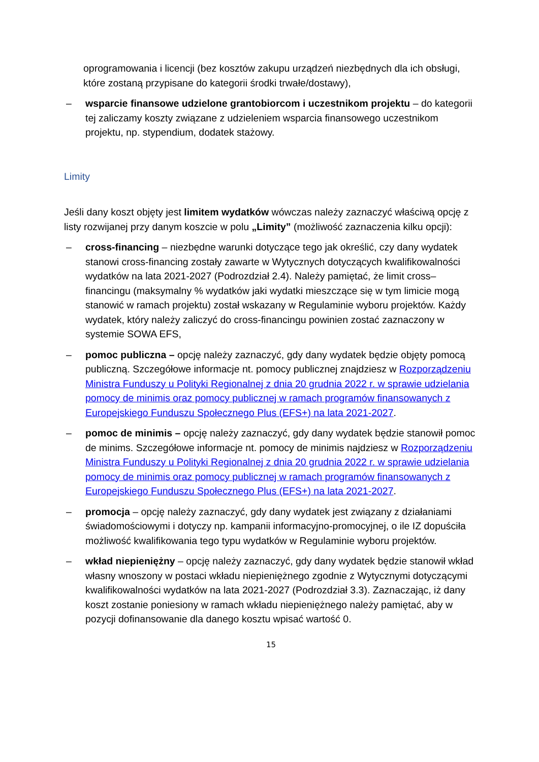oprogramowania i licencji (bez kosztów zakupu urządzeń niezbędnych dla ich obsługi, które zostaną przypisane do kategorii środki trwałe/dostawy),
– wsparcie finansowe udzielone grantobiorcom i uczestnikom projektu – do kategorii tej zaliczamy koszty związane z udzieleniem wsparcia finansowego uczestnikom projektu, np. stypendium, dodatek stażowy.
Limity
Jeśli dany koszt objęty jest limitem wydatków wówczas należy zaznaczyć właściwą opcję z listy rozwijanej przy danym koszcie w polu „Limity” (możliwość zaznaczenia kilku opcji):
– cross-financing – niezbędne warunki dotyczące tego jak określić, czy dany wydatek stanowi cross-financing zostały zawarte w Wytycznych dotyczących kwalifikowalności wydatków na lata 2021-2027 (Podrozdział 2.4). Należy pamiętać, że limit cross–financingu (maksymalny % wydatków jaki wydatki mieszczące się w tym limicie mogą stanowić w ramach projektu) został wskazany w Regulaminie wyboru projektów. Każdy wydatek, który należy zaliczyć do cross-financingu powinien zostać zaznaczony w systemie SOWA EFS,
– pomoc publiczna – opcję należy zaznaczyć, gdy dany wydatek będzie objęty pomocą publiczną. Szczegółowe informacje nt. pomocy publicznej znajdziesz w Rozporządzeniu Ministra Funduszy u Polityki Regionalnej z dnia 20 grudnia 2022 r. w sprawie udzielania pomocy de minimis oraz pomocy publicznej w ramach programów finansowanych z Europejskiego Funduszu Społecznego Plus (EFS+) na lata 2021-2027.
– pomoc de minimis – opcję należy zaznaczyć, gdy dany wydatek będzie stanowił pomoc de minims. Szczegółowe informacje nt. pomocy de minimis najdziesz w Rozporządzeniu Ministra Funduszy u Polityki Regionalnej z dnia 20 grudnia 2022 r. w sprawie udzielania pomocy de minimis oraz pomocy publicznej w ramach programów finansowanych z Europejskiego Funduszu Społecznego Plus (EFS+) na lata 2021-2027.
– promocja – opcję należy zaznaczyć, gdy dany wydatek jest związany z działaniami świadomościowymi i dotyczy np. kampanii informacyjno-promocyjnej, o ile IZ dopuściła możliwość kwalifikowania tego typu wydatków w Regulaminie wyboru projektów.
– wkład niepieniężny – opcję należy zaznaczyć, gdy dany wydatek będzie stanowił wkład własny wnoszony w postaci wkładu niepieniężnego zgodnie z Wytycznymi dotyczącymi kwalifikowalności wydatków na lata 2021-2027 (Podrozdział 3.3). Zaznaczając, iż dany koszt zostanie poniesiony w ramach wkładu niepieniężnego należy pamiętać, aby w pozycji dofinansowanie dla danego kosztu wpisać wartość 0.
15